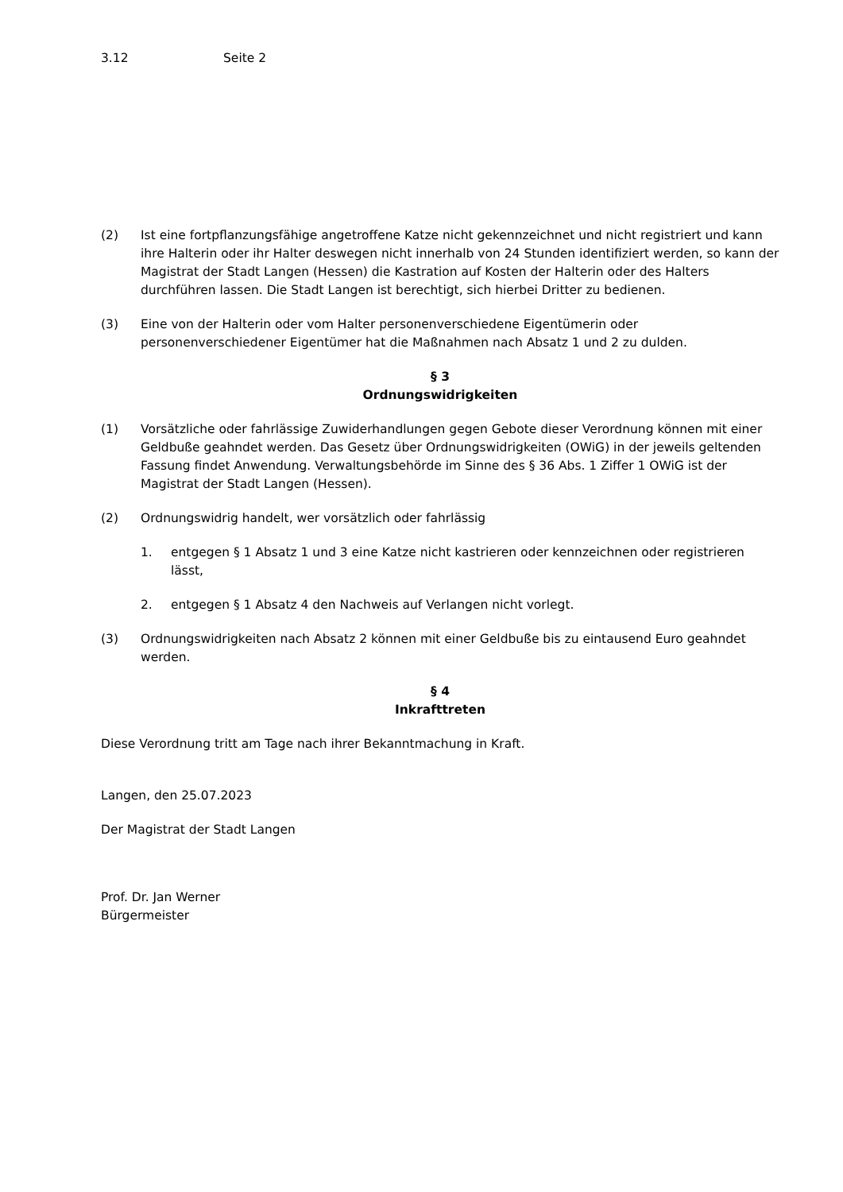3.12 Seite 2
(2) Ist eine fortpflanzungsfähige angetroffene Katze nicht gekennzeichnet und nicht registriert und kann ihre Halterin oder ihr Halter deswegen nicht innerhalb von 24 Stunden identifiziert werden, so kann der Magistrat der Stadt Langen (Hessen) die Kastration auf Kosten der Halterin oder des Halters durchführen lassen. Die Stadt Langen ist berechtigt, sich hierbei Dritter zu bedienen.
(3) Eine von der Halterin oder vom Halter personenverschiedene Eigentümerin oder personenverschiedener Eigentümer hat die Maßnahmen nach Absatz 1 und 2 zu dulden.
§ 3
Ordnungswidrigkeiten
(1) Vorsätzliche oder fahrlässige Zuwiderhandlungen gegen Gebote dieser Verordnung können mit einer Geldbuße geahndet werden. Das Gesetz über Ordnungswidrigkeiten (OWiG) in der jeweils geltenden Fassung findet Anwendung. Verwaltungsbehörde im Sinne des § 36 Abs. 1 Ziffer 1 OWiG ist der Magistrat der Stadt Langen (Hessen).
(2) Ordnungswidrig handelt, wer vorsätzlich oder fahrlässig
1. entgegen § 1 Absatz 1 und 3 eine Katze nicht kastrieren oder kennzeichnen oder registrieren lässt,
2. entgegen § 1 Absatz 4 den Nachweis auf Verlangen nicht vorlegt.
(3) Ordnungswidrigkeiten nach Absatz 2 können mit einer Geldbuße bis zu eintausend Euro geahndet werden.
§ 4
Inkrafttreten
Diese Verordnung tritt am Tage nach ihrer Bekanntmachung in Kraft.
Langen, den 25.07.2023
Der Magistrat der Stadt Langen
Prof. Dr. Jan Werner
Bürgermeister